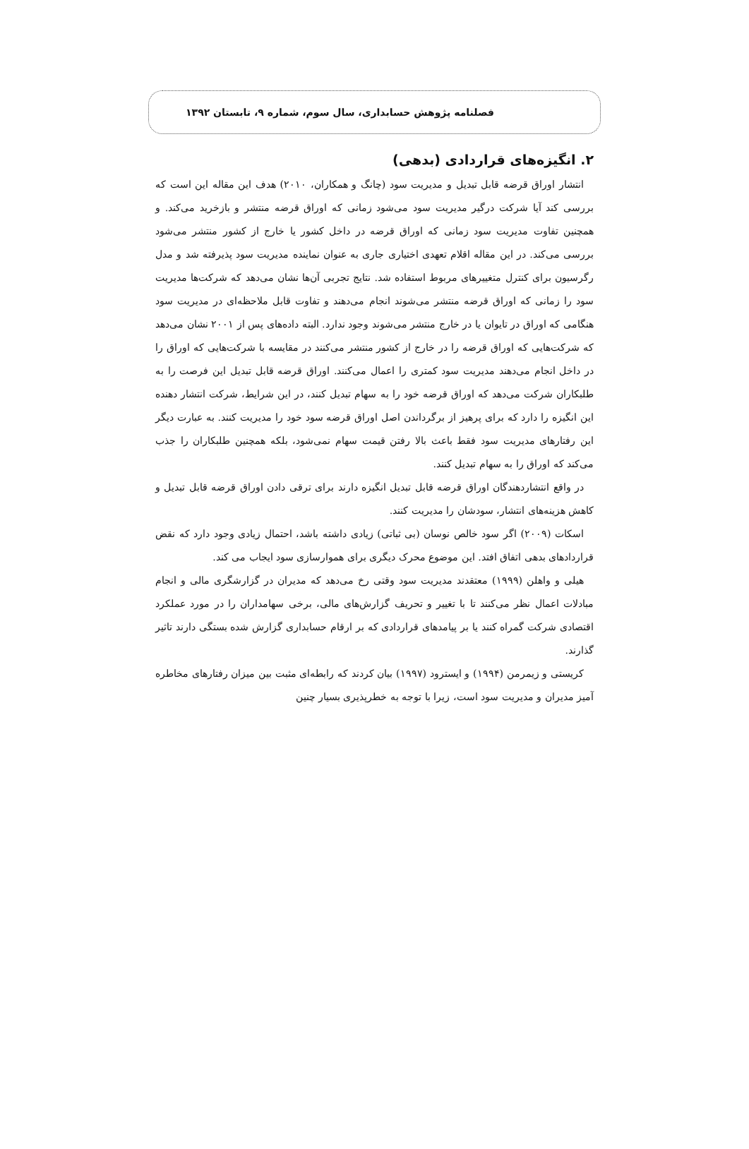فصلنامه پژوهش حسابداری، سال سوم، شماره ۹، تابستان ۱۳۹۲
۲. انگیزه‌های قراردادی (بدهی)
انتشار اوراق قرضه قابل تبدیل و مدیریت سود (چانگ و همکاران، ۲۰۱۰) هدف این مقاله این است که بررسی کند آیا شرکت درگیر مدیریت سود می‌شود زمانی که اوراق قرضه منتشر و بازخرید می‌کند. و همچنین تفاوت مدیریت سود زمانی که اوراق قرضه در داخل کشور یا خارج از کشور منتشر می‌شود بررسی می‌کند. در این مقاله اقلام تعهدی اختیاری جاری به عنوان نماینده مدیریت سود پذیرفته شد و مدل رگرسیون برای کنترل متغییرهای مربوط استفاده شد. نتایج تجربی آن‌ها نشان می‌دهد که شرکت‌ها مدیریت سود را زمانی که اوراق قرضه منتشر می‌شوند انجام می‌دهند و تفاوت قابل ملاحظه‌ای در مدیریت سود هنگامی که اوراق در تایوان یا در خارج منتشر می‌شوند وجود ندارد. البته داده‌های پس از ۲۰۰۱ نشان می‌دهد که شرکت‌هایی که اوراق قرضه را در خارج از کشور منتشر می‌کنند در مقایسه با شرکت‌هایی که اوراق را در داخل انجام می‌دهند مدیریت سود کمتری را اعمال می‌کنند. اوراق قرضه قابل تبدیل این فرصت را به طلبکاران شرکت می‌دهد که اوراق قرضه خود را به سهام تبدیل کنند، در این شرایط، شرکت انتشار دهنده این انگیزه را دارد که برای پرهیز از برگرداندن اصل اوراق قرضه سود خود را مدیریت کنند. به عبارت دیگر این رفتارهای مدیریت سود فقط باعث بالا رفتن قیمت سهام نمی‌شود، بلکه همچنین طلبکاران را جذب می‌کند که اوراق را به سهام تبدیل کنند.
در واقع انتشاردهندگان اوراق قرضه قابل تبدیل انگیزه دارند برای ترقی دادن اوراق قرضه قابل تبدیل و کاهش هزینه‌های انتشار، سودشان را مدیریت کنند.
اسکات (۲۰۰۹) اگر سود خالص نوسان (بی ثباتی) زیادی داشته باشد، احتمال زیادی وجود دارد که نقض قراردادهای بدهی اتفاق افتد. این موضوع محرک دیگری برای هموارسازی سود ایجاب می کند.
هیلی و واهلن (۱۹۹۹) معتقدند مدیریت سود وقتی رخ می‌دهد که مدیران در گزارشگری مالی و انجام مبادلات اعمال نظر می‌کنند تا با تغییر و تحریف گزارش‌های مالی، برخی سهامداران را در مورد عملکرد اقتصادی شرکت گمراه کنند یا بر پیامدهای قراردادی که بر ارقام حسابداری گزارش شده بستگی دارند تاثیر گذارند.
کریستی و زیمرمن (۱۹۹۴) و ایسترود (۱۹۹۷) بیان کردند که رابطه‌ای مثبت بین میزان رفتارهای مخاطره آمیز مدیران و مدیریت سود است، زیرا با توجه به خطرپذیری بسیار چنین